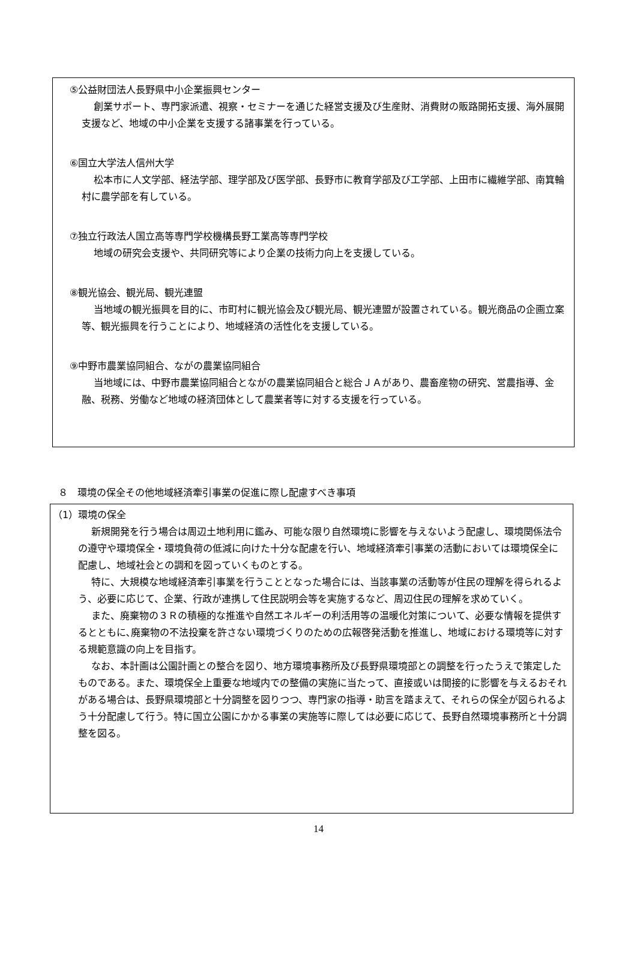⑤公益財団法人長野県中小企業振興センター
創業サポート、専門家派遣、視察・セミナーを通じた経営支援及び生産財、消費財の販路開拓支援、海外展開支援など、地域の中小企業を支援する諸事業を行っている。
⑥国立大学法人信州大学
松本市に人文学部、経法学部、理学部及び医学部、長野市に教育学部及び工学部、上田市に繊維学部、南箕輪村に農学部を有している。
⑦独立行政法人国立高等専門学校機構長野工業高等専門学校
地域の研究会支援や、共同研究等により企業の技術力向上を支援している。
⑧観光協会、観光局、観光連盟
当地域の観光振興を目的に、市町村に観光協会及び観光局、観光連盟が設置されている。観光商品の企画立案等、観光振興を行うことにより、地域経済の活性化を支援している。
⑨中野市農業協同組合、ながの農業協同組合
当地域には、中野市農業協同組合とながの農業協同組合と総合ＪＡがあり、農畜産物の研究、営農指導、金融、税務、労働など地域の経済団体として農業者等に対する支援を行っている。
８　環境の保全その他地域経済牽引事業の促進に際し配慮すべき事項
（1）環境の保全
新規開発を行う場合は周辺土地利用に鑑み、可能な限り自然環境に影響を与えないよう配慮し、環境関係法令の遵守や環境保全・環境負荷の低減に向けた十分な配慮を行い、地域経済牽引事業の活動においては環境保全に配慮し、地域社会との調和を図っていくものとする。
特に、大規模な地域経済牽引事業を行うこととなった場合には、当該事業の活動等が住民の理解を得られるよう、必要に応じて、企業、行政が連携して住民説明会等を実施するなど、周辺住民の理解を求めていく。
また、廃棄物の３Ｒの積極的な推進や自然エネルギーの利活用等の温暖化対策について、必要な情報を提供するとともに､廃棄物の不法投棄を許さない環境づくりのための広報啓発活動を推進し、地域における環境等に対する規範意識の向上を目指す。
なお、本計画は公園計画との整合を図り、地方環境事務所及び長野県環境部との調整を行ったうえで策定したものである。また、環境保全上重要な地域内での整備の実施に当たって、直接或いは間接的に影響を与えるおそれがある場合は、長野県環境部と十分調整を図りつつ、専門家の指導・助言を踏まえて、それらの保全が図られるよう十分配慮して行う。特に国立公園にかかる事業の実施等に際しては必要に応じて、長野自然環境事務所と十分調整を図る。
14